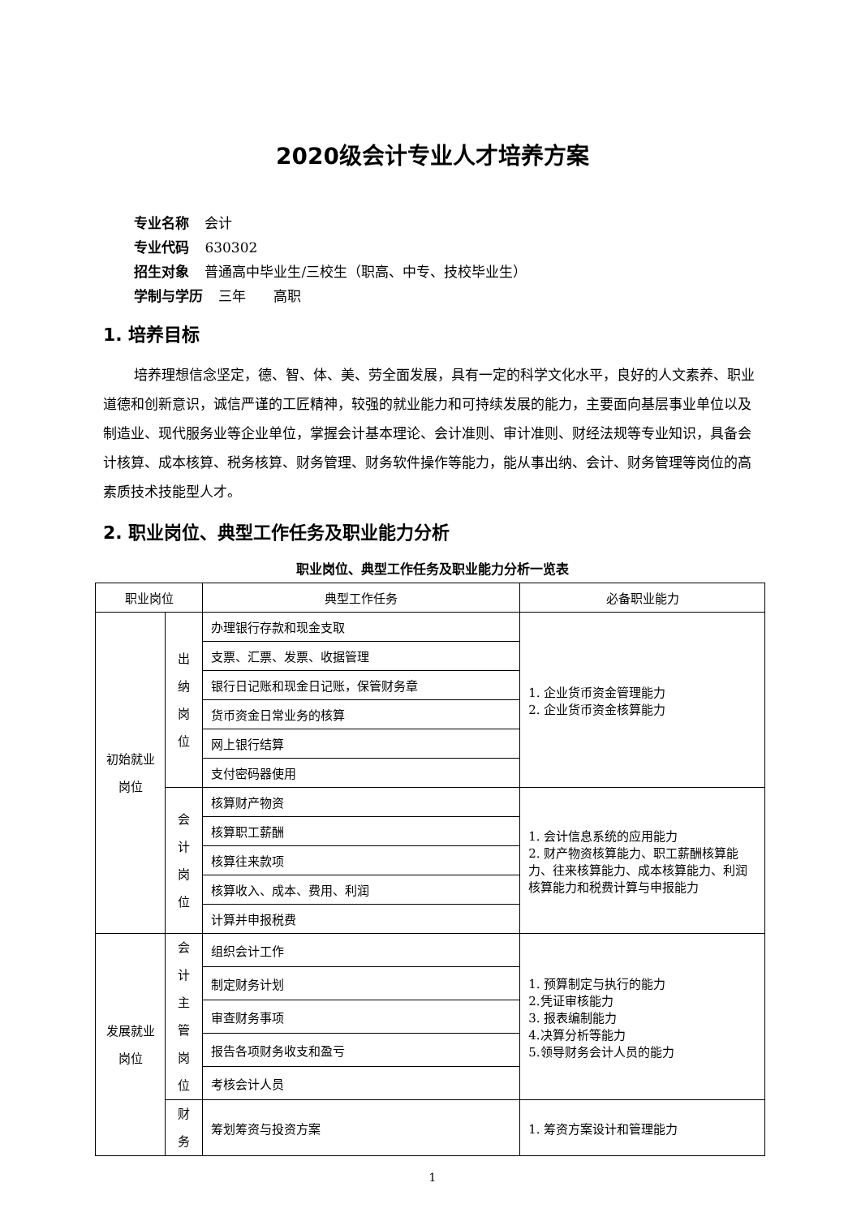2020级会计专业人才培养方案
专业名称 会计
专业代码 630302
招生对象 普通高中毕业生/三校生（职高、中专、技校毕业生）
学制与学历 三年　　高职
1. 培养目标
培养理想信念坚定，德、智、体、美、劳全面发展，具有一定的科学文化水平，良好的人文素养、职业道德和创新意识，诚信严谨的工匠精神，较强的就业能力和可持续发展的能力，主要面向基层事业单位以及制造业、现代服务业等企业单位，掌握会计基本理论、会计准则、审计准则、财经法规等专业知识，具备会计核算、成本核算、税务核算、财务管理、财务软件操作等能力，能从事出纳、会计、财务管理等岗位的高素质技术技能型人才。
2. 职业岗位、典型工作任务及职业能力分析
职业岗位、典型工作任务及职业能力分析一览表
| 职业岗位 | | 典型工作任务 | 必备职业能力 |
| --- | --- | --- | --- |
| 初始就业 岗位 | 出纳 岗位 | 办理银行存款和现金支取 | 1. 企业货币资金管理能力 2. 企业货币资金核算能力 |
| | | 支票、汇票、发票、收据管理 | |
| | | 银行日记账和现金日记账，保管财务章 | |
| | | 货币资金日常业务的核算 | |
| | | 网上银行结算 | |
| | | 支付密码器使用 | |
| | 会计 岗位 | 核算财产物资 | 1. 会计信息系统的应用能力 2. 财产物资核算能力、职工薪酬核算能力、往来核算能力、成本核算能力、利润核算能力和税费计算与申报能力 |
| | | 核算职工薪酬 | |
| | | 核算往来款项 | |
| | | 核算收入、成本、费用、利润 | |
| | | 计算并申报税费 | |
| 发展就业 岗位 | 会计 主管 岗位 | 组织会计工作 | 1. 预算制定与执行的能力 2.凭证审核能力 3. 报表编制能力 4.决算分析等能力 5.领导财务会计人员的能力 |
| | | 制定财务计划 | |
| | | 审查财务事项 | |
| | | 报告各项财务收支和盈亏 | |
| | | 考核会计人员 | |
| | 财务 | 筹划筹资与投资方案 | 1. 筹资方案设计和管理能力 |
1